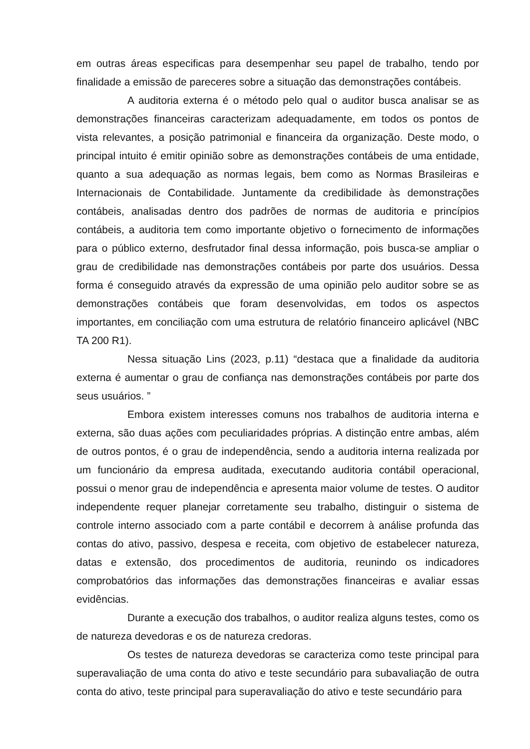em outras áreas especificas para desempenhar seu papel de trabalho, tendo por finalidade a emissão de pareceres sobre a situação das demonstrações contábeis.
A auditoria externa é o método pelo qual o auditor busca analisar se as demonstrações financeiras caracterizam adequadamente, em todos os pontos de vista relevantes, a posição patrimonial e financeira da organização. Deste modo, o principal intuito é emitir opinião sobre as demonstrações contábeis de uma entidade, quanto a sua adequação as normas legais, bem como as Normas Brasileiras e Internacionais de Contabilidade. Juntamente da credibilidade às demonstrações contábeis, analisadas dentro dos padrões de normas de auditoria e princípios contábeis, a auditoria tem como importante objetivo o fornecimento de informações para o público externo, desfrutador final dessa informação, pois busca-se ampliar o grau de credibilidade nas demonstrações contábeis por parte dos usuários. Dessa forma é conseguido através da expressão de uma opinião pelo auditor sobre se as demonstrações contábeis que foram desenvolvidas, em todos os aspectos importantes, em conciliação com uma estrutura de relatório financeiro aplicável (NBC TA 200 R1).
Nessa situação Lins (2023, p.11) “destaca que a finalidade da auditoria externa é aumentar o grau de confiança nas demonstrações contábeis por parte dos seus usuários. ”
Embora existem interesses comuns nos trabalhos de auditoria interna e externa, são duas ações com peculiaridades próprias. A distinção entre ambas, além de outros pontos, é o grau de independência, sendo a auditoria interna realizada por um funcionário da empresa auditada, executando auditoria contábil operacional, possui o menor grau de independência e apresenta maior volume de testes. O auditor independente requer planejar corretamente seu trabalho, distinguir o sistema de controle interno associado com a parte contábil e decorrem à análise profunda das contas do ativo, passivo, despesa e receita, com objetivo de estabelecer natureza, datas e extensão, dos procedimentos de auditoria, reunindo os indicadores comprobatórios das informações das demonstrações financeiras e avaliar essas evidências.
Durante a execução dos trabalhos, o auditor realiza alguns testes, como os de natureza devedoras e os de natureza credoras.
Os testes de natureza devedoras se caracteriza como teste principal para superavaliação de uma conta do ativo e teste secundário para subavaliação de outra conta do ativo, teste principal para superavaliação do ativo e teste secundário para